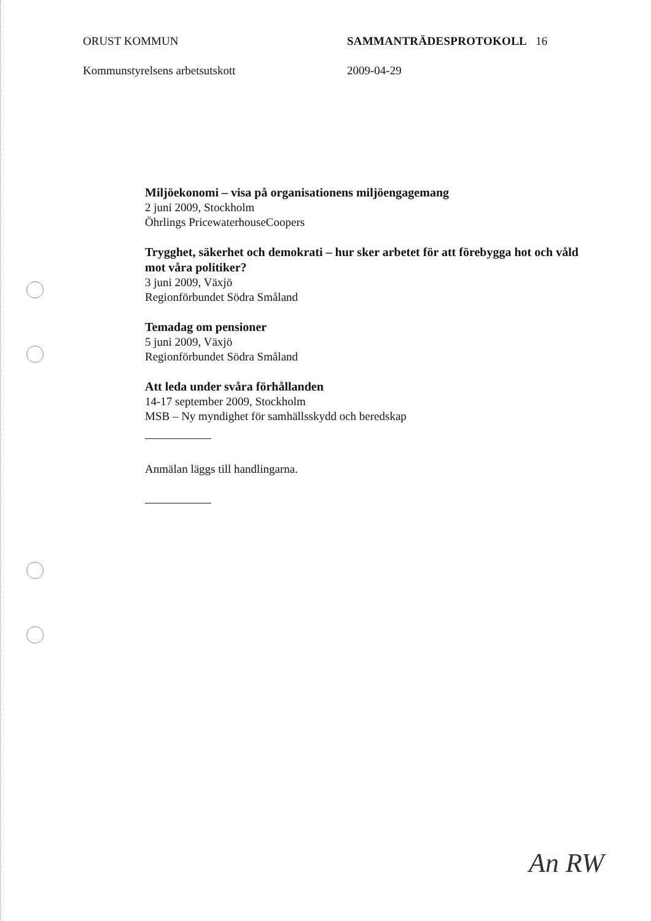ORUST KOMMUN SAMMANTRÄDESPROTOKOLL 16
Kommunstyrelsens arbetsutskott 2009-04-29
Miljöekonomi – visa på organisationens miljöengagemang
2 juni 2009, Stockholm
Öhrlings PricewaterhouseCoopers
Trygghet, säkerhet och demokrati – hur sker arbetet för att förebygga hot och våld mot våra politiker?
3 juni 2009, Växjö
Regionförbundet Södra Småland
Temadag om pensioner
5 juni 2009, Växjö
Regionförbundet Södra Småland
Att leda under svåra förhållanden
14-17 september 2009, Stockholm
MSB – Ny myndighet för samhällsskydd och beredskap
Anmälan läggs till handlingarna.
An RW